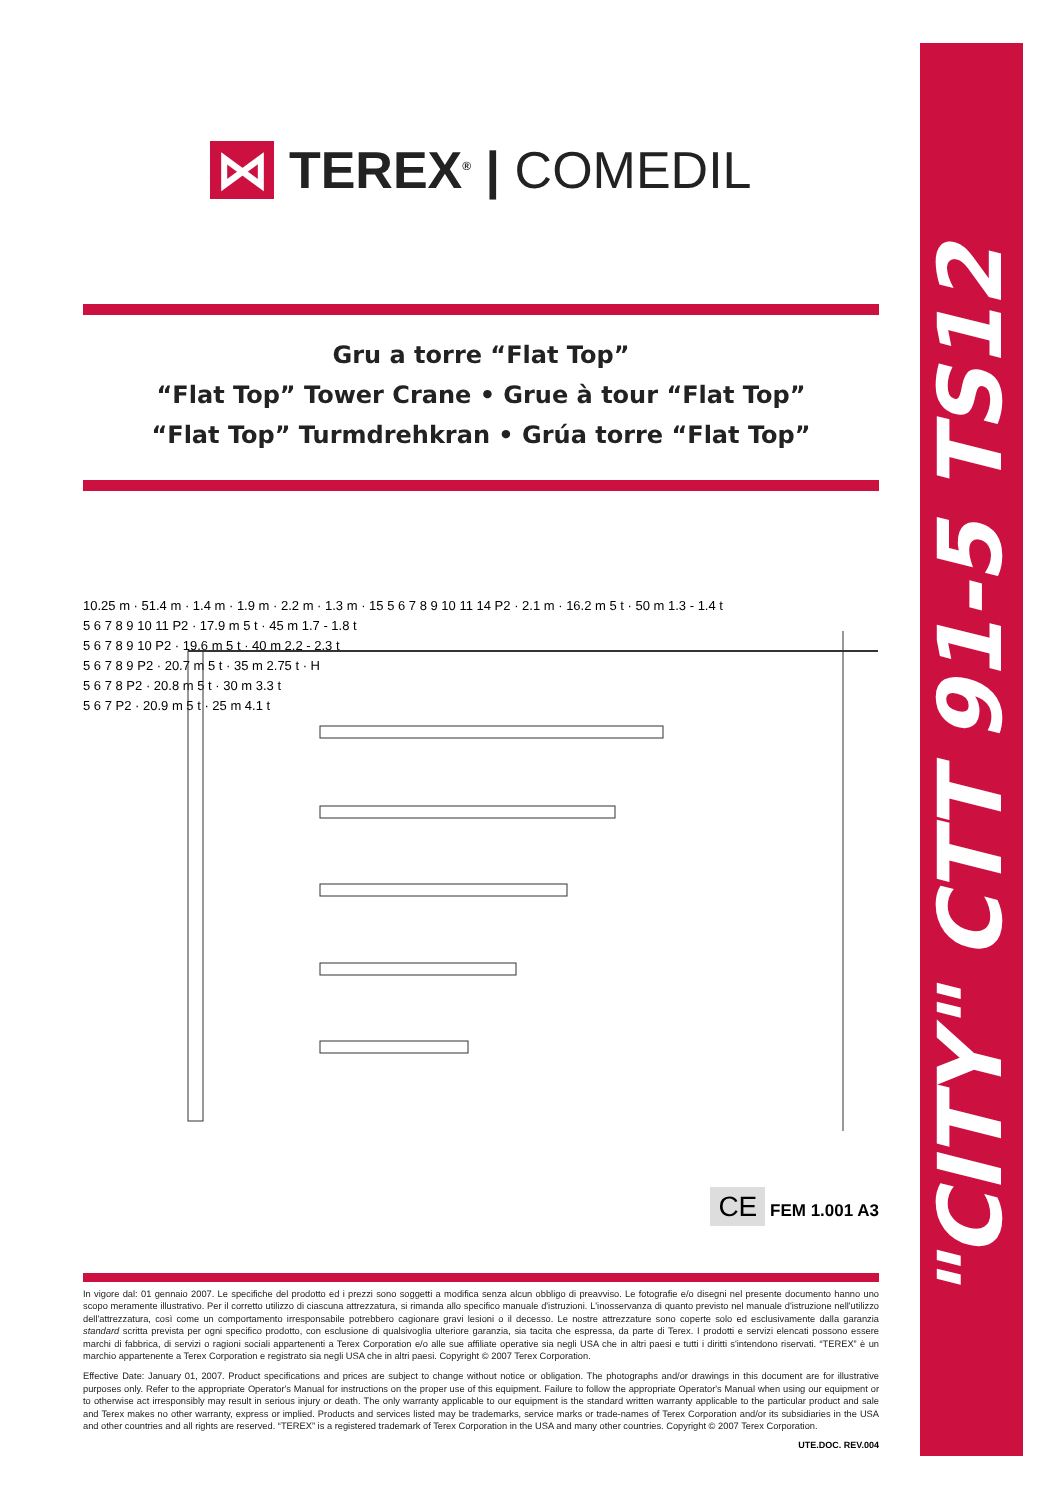"CITY" CTT 91-5 TS12
⋈ TEREX<sup>®</sup> | COMEDIL
Gru a torre “Flat Top”
“Flat Top” Tower Crane • Grue à tour “Flat Top”
“Flat Top” Turmdrehkran • Grúa torre “Flat Top”
10.25 m · 51.4 m · 1.4 m · 1.9 m · 2.2 m · 1.3 m · 15 5 6 7 8 9 10 11 14 P2 · 2.1 m · 16.2 m 5 t · 50 m 1.3 - 1.4 t
5 6 7 8 9 10 11 P2 · 17.9 m 5 t · 45 m 1.7 - 1.8 t
5 6 7 8 9 10 P2 · 19.6 m 5 t · 40 m 2.2 - 2.3 t
5 6 7 8 9 P2 · 20.7 m 5 t · 35 m 2.75 t · H
5 6 7 8 P2 · 20.8 m 5 t · 30 m 3.3 t
5 6 7 P2 · 20.9 m 5 t · 25 m 4.1 t
CE FEM 1.001 A3
In vigore dal: 01 gennaio 2007. Le specifiche del prodotto ed i prezzi sono soggetti a modifica senza alcun obbligo di preavviso. Le fotografie e/o disegni nel presente documento hanno uno scopo meramente illustrativo. Per il corretto utilizzo di ciascuna attrezzatura, si rimanda allo specifico manuale d'istruzioni. L'inosservanza di quanto previsto nel manuale d'istruzione nell'utilizzo dell'attrezzatura, così come un comportamento irresponsabile potrebbero cagionare gravi lesioni o il decesso. Le nostre attrezzature sono coperte solo ed esclusivamente dalla garanzia standard scritta prevista per ogni specifico prodotto, con esclusione di qualsivoglia ulteriore garanzia, sia tacita che espressa, da parte di Terex. I prodotti e servizi elencati possono essere marchi di fabbrica, di servizi o ragioni sociali appartenenti a Terex Corporation e/o alle sue affiliate operative sia negli USA che in altri paesi e tutti i diritti s'intendono riservati. “TEREX” è un marchio appartenente a Terex Corporation e registrato sia negli USA che in altri paesi. Copyright © 2007 Terex Corporation.
Effective Date: January 01, 2007. Product specifications and prices are subject to change without notice or obligation. The photographs and/or drawings in this document are for illustrative purposes only. Refer to the appropriate Operator's Manual for instructions on the proper use of this equipment. Failure to follow the appropriate Operator's Manual when using our equipment or to otherwise act irresponsibly may result in serious injury or death. The only warranty applicable to our equipment is the standard written warranty applicable to the particular product and sale and Terex makes no other warranty, express or implied. Products and services listed may be trademarks, service marks or trade-names of Terex Corporation and/or its subsidiaries in the USA and other countries and all rights are reserved. “TEREX” is a registered trademark of Terex Corporation in the USA and many other countries. Copyright © 2007 Terex Corporation.
UTE.DOC. REV.004